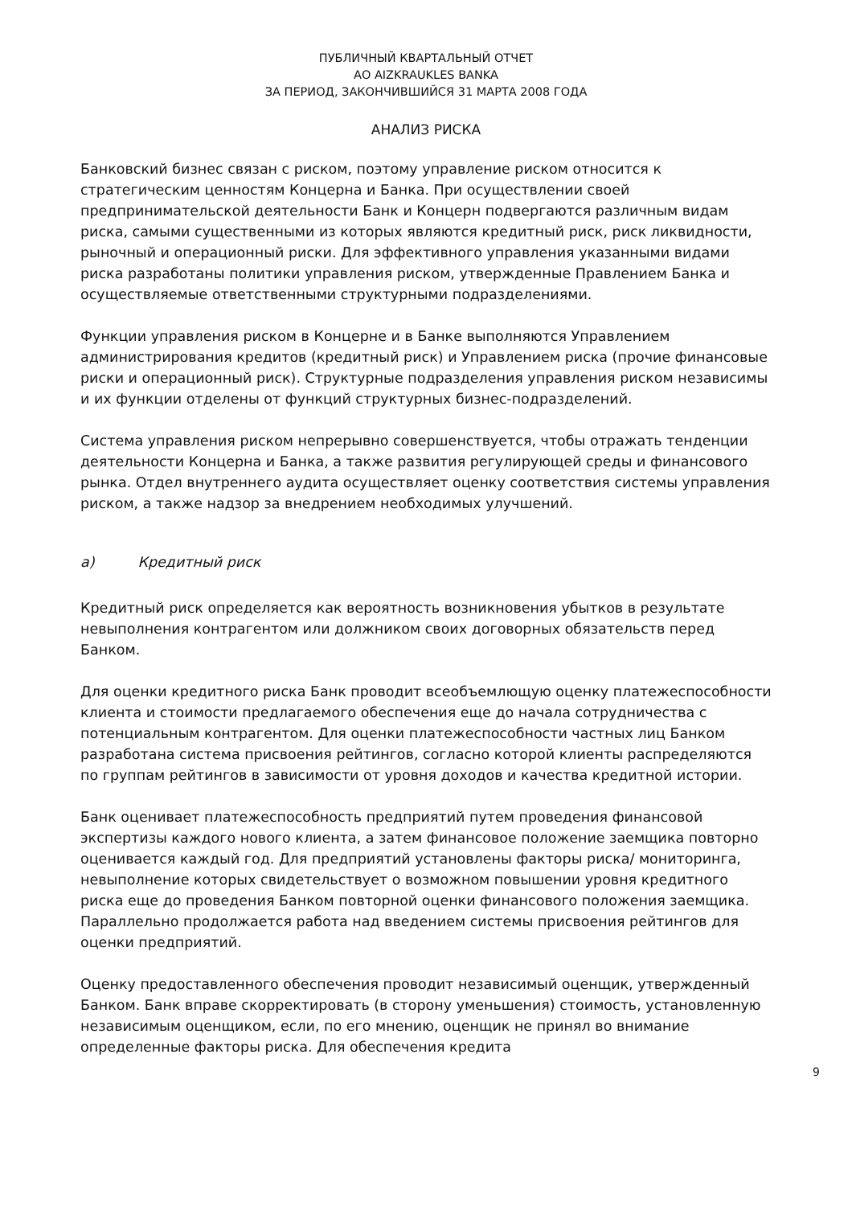ПУБЛИЧНЫЙ КВАРТАЛЬНЫЙ ОТЧЕТ
АО AIZKRAUKLES BANKA
ЗА ПЕРИОД, ЗАКОНЧИВШИЙСЯ 31 МАРТА 2008 ГОДА
АНАЛИЗ РИСКА
Банковский бизнес связан с риском, поэтому управление риском относится к стратегическим ценностям Концерна и Банка. При осуществлении своей предпринимательской деятельности Банк и Концерн подвергаются различным видам риска, самыми существенными из которых являются кредитный риск, риск ликвидности, рыночный и операционный риски. Для эффективного управления указанными видами риска разработаны политики управления риском, утвержденные Правлением Банка и осуществляемые ответственными структурными подразделениями.
Функции управления риском в Концерне и в Банке выполняются Управлением администрирования кредитов (кредитный риск) и Управлением риска (прочие финансовые риски и операционный риск). Структурные подразделения управления риском независимы и их функции отделены от функций структурных бизнес-подразделений.
Система управления риском непрерывно совершенствуется, чтобы отражать тенденции деятельности Концерна и Банка, а также развития регулирующей среды и финансового рынка. Отдел внутреннего аудита осуществляет оценку соответствия системы управления риском, а также надзор за внедрением необходимых улучшений.
a) Кредитный риск
Кредитный риск определяется как вероятность возникновения убытков в результате невыполнения контрагентом или должником своих договорных обязательств перед Банком.
Для оценки кредитного риска Банк проводит всеобъемлющую оценку платежеспособности клиента и стоимости предлагаемого обеспечения еще до начала сотрудничества с потенциальным контрагентом. Для оценки платежеспособности частных лиц Банком разработана система присвоения рейтингов, согласно которой клиенты распределяются по группам рейтингов в зависимости от уровня доходов и качества кредитной истории.
Банк оценивает платежеспособность предприятий путем проведения финансовой экспертизы каждого нового клиента, а затем финансовое положение заемщика повторно оценивается каждый год. Для предприятий установлены факторы риска/ мониторинга, невыполнение которых свидетельствует о возможном повышении уровня кредитного риска еще до проведения Банком повторной оценки финансового положения заемщика. Параллельно продолжается работа над введением системы присвоения рейтингов для оценки предприятий.
Оценку предоставленного обеспечения проводит независимый оценщик, утвержденный Банком. Банк вправе скорректировать (в сторону уменьшения) стоимость, установленную независимым оценщиком, если, по его мнению, оценщик не принял во внимание определенные факторы риска. Для обеспечения кредита
9